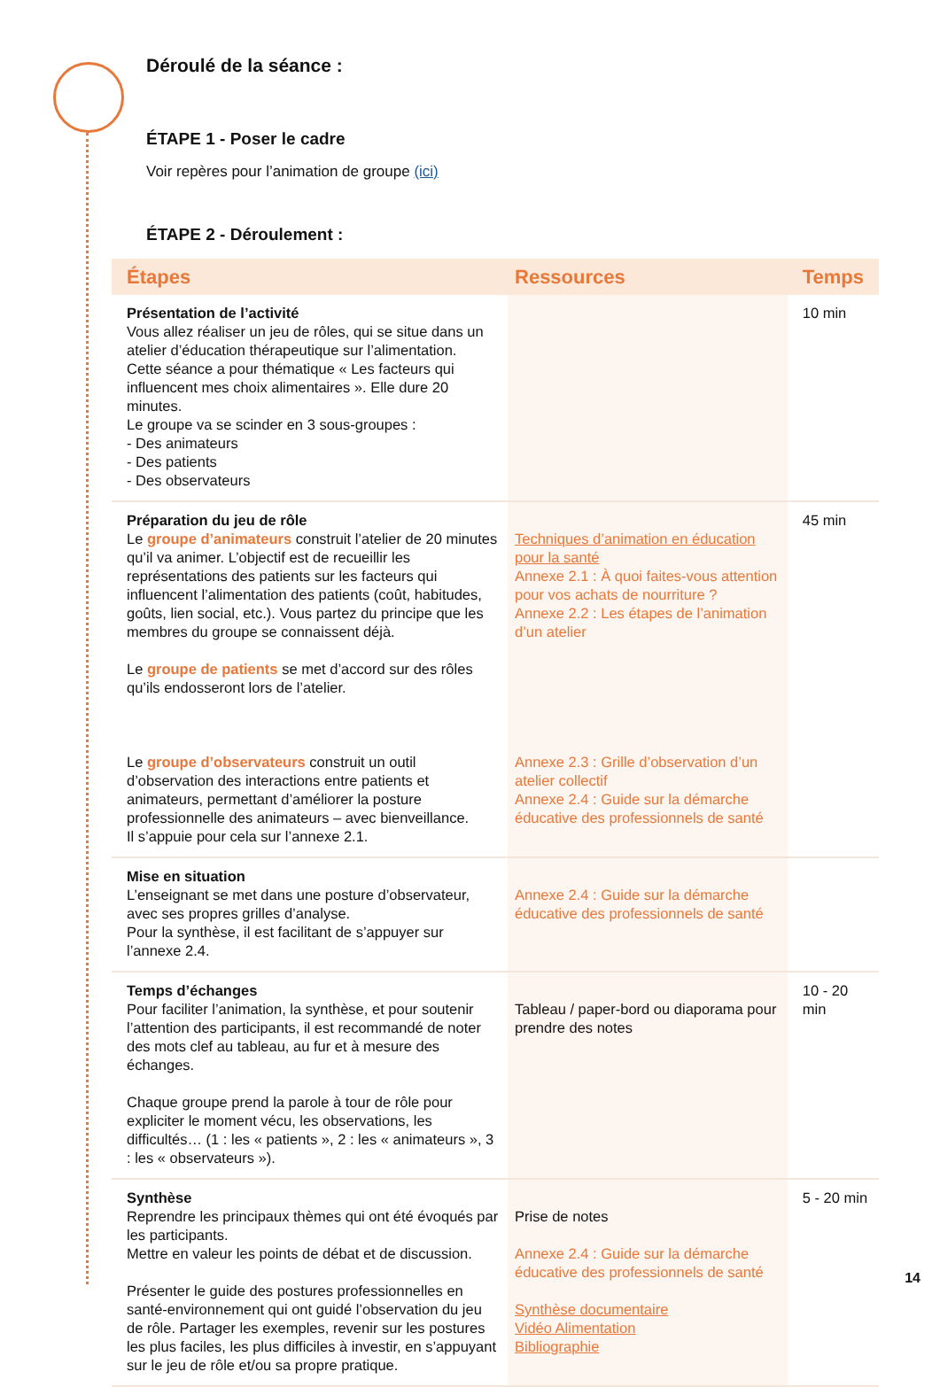Déroulé de la séance :
ÉTAPE 1 - Poser le cadre
Voir repères pour l’animation de groupe (ici)
ÉTAPE 2 - Déroulement :
| Étapes | Ressources | Temps |
| --- | --- | --- |
| Présentation de l’activité Vous allez réaliser un jeu de rôles, qui se situe dans un atelier d’éducation thérapeutique sur l’alimentation. Cette séance a pour thématique « Les facteurs qui influencent mes choix alimentaires ». Elle dure 20 minutes. Le groupe va se scinder en 3 sous-groupes : - Des animateurs - Des patients - Des observateurs | | 10 min |
| Préparation du jeu de rôle Le groupe d’animateurs construit l’atelier de 20 minutes qu’il va animer. L’objectif est de recueillir les représentations des patients sur les facteurs qui influencent l’alimentation des patients (coût, habitudes, goûts, lien social, etc.). Vous partez du principe que les membres du groupe se connaissent déjà. Le groupe de patients se met d’accord sur des rôles qu’ils endosseront lors de l’atelier. Le groupe d’observateurs construit un outil d’observation des interactions entre patients et animateurs, permettant d’améliorer la posture professionnelle des animateurs – avec bienveillance. Il s’appuie pour cela sur l’annexe 2.1. | Techniques d’animation en éducation pour la santé Annexe 2.1 : À quoi faites-vous attention pour vos achats de nourriture ? Annexe 2.2 : Les étapes de l’animation d’un atelier Annexe 2.3 : Grille d’observation d’un atelier collectif Annexe 2.4 : Guide sur la démarche éducative des professionnels de santé | 45 min |
| Mise en situation L’enseignant se met dans une posture d’observateur, avec ses propres grilles d’analyse. Pour la synthèse, il est facilitant de s’appuyer sur l’annexe 2.4. | Annexe 2.4 : Guide sur la démarche éducative des professionnels de santé | |
| Temps d’échanges Pour faciliter l’animation, la synthèse, et pour soutenir l’attention des participants, il est recommandé de noter des mots clef au tableau, au fur et à mesure des échanges. Chaque groupe prend la parole à tour de rôle pour expliciter le moment vécu, les observations, les difficultés… (1 : les « patients », 2 : les « animateurs », 3 : les « observateurs »). | Tableau / paper-bord ou diaporama pour prendre des notes | 10 - 20 min |
| Synthèse Reprendre les principaux thèmes qui ont été évoqués par les participants. Mettre en valeur les points de débat et de discussion. Présenter le guide des postures professionnelles en santé-environnement qui ont guidé l’observation du jeu de rôle. Partager les exemples, revenir sur les postures les plus faciles, les plus difficiles à investir, en s’appuyant sur le jeu de rôle et/ou sa propre pratique. | Prise de notes Annexe 2.4 : Guide sur la démarche éducative des professionnels de santé Synthèse documentaire Vidéo Alimentation Bibliographie | 5 - 20 min |
14